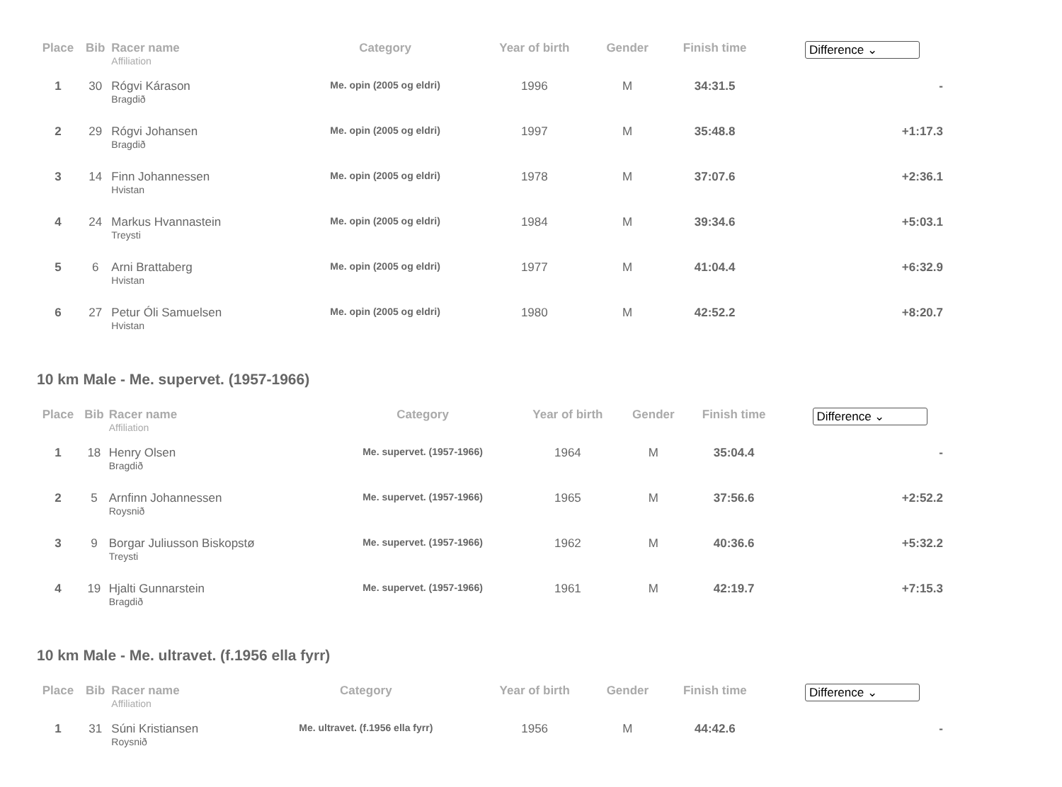| Place | Bib | Racer name Affiliation | Category | Year of birth | Gender | Finish time | Difference ⌄ |
| --- | --- | --- | --- | --- | --- | --- | --- |
| 1 | 30 | Rógvi Kárason Bragdið | Me. opin (2005 og eldri) | 1996 | M | 34:31.5 | - |
| 2 | 29 | Rógvi Johansen Bragdið | Me. opin (2005 og eldri) | 1997 | M | 35:48.8 | +1:17.3 |
| 3 | 14 | Finn Johannessen Hvistan | Me. opin (2005 og eldri) | 1978 | M | 37:07.6 | +2:36.1 |
| 4 | 24 | Markus Hvannastein Treysti | Me. opin (2005 og eldri) | 1984 | M | 39:34.6 | +5:03.1 |
| 5 | 6 | Arni Brattaberg Hvistan | Me. opin (2005 og eldri) | 1977 | M | 41:04.4 | +6:32.9 |
| 6 | 27 | Petur Óli Samuelsen Hvistan | Me. opin (2005 og eldri) | 1980 | M | 42:52.2 | +8:20.7 |
10 km Male - Me. supervet. (1957-1966)
| Place | Bib | Racer name Affiliation | Category | Year of birth | Gender | Finish time | Difference ⌄ |
| --- | --- | --- | --- | --- | --- | --- | --- |
| 1 | 18 | Henry Olsen Bragdið | Me. supervet. (1957-1966) | 1964 | M | 35:04.4 | - |
| 2 | 5 | Arnfinn Johannessen Roysnið | Me. supervet. (1957-1966) | 1965 | M | 37:56.6 | +2:52.2 |
| 3 | 9 | Borgar Juliusson Biskopstø Treysti | Me. supervet. (1957-1966) | 1962 | M | 40:36.6 | +5:32.2 |
| 4 | 19 | Hjalti Gunnarstein Bragdið | Me. supervet. (1957-1966) | 1961 | M | 42:19.7 | +7:15.3 |
10 km Male - Me. ultravet. (f.1956 ella fyrr)
| Place | Bib | Racer name Affiliation | Category | Year of birth | Gender | Finish time | Difference ⌄ |
| --- | --- | --- | --- | --- | --- | --- | --- |
| 1 | 31 | Súni Kristiansen Roysnið | Me. ultravet. (f.1956 ella fyrr) | 1956 | M | 44:42.6 | - |